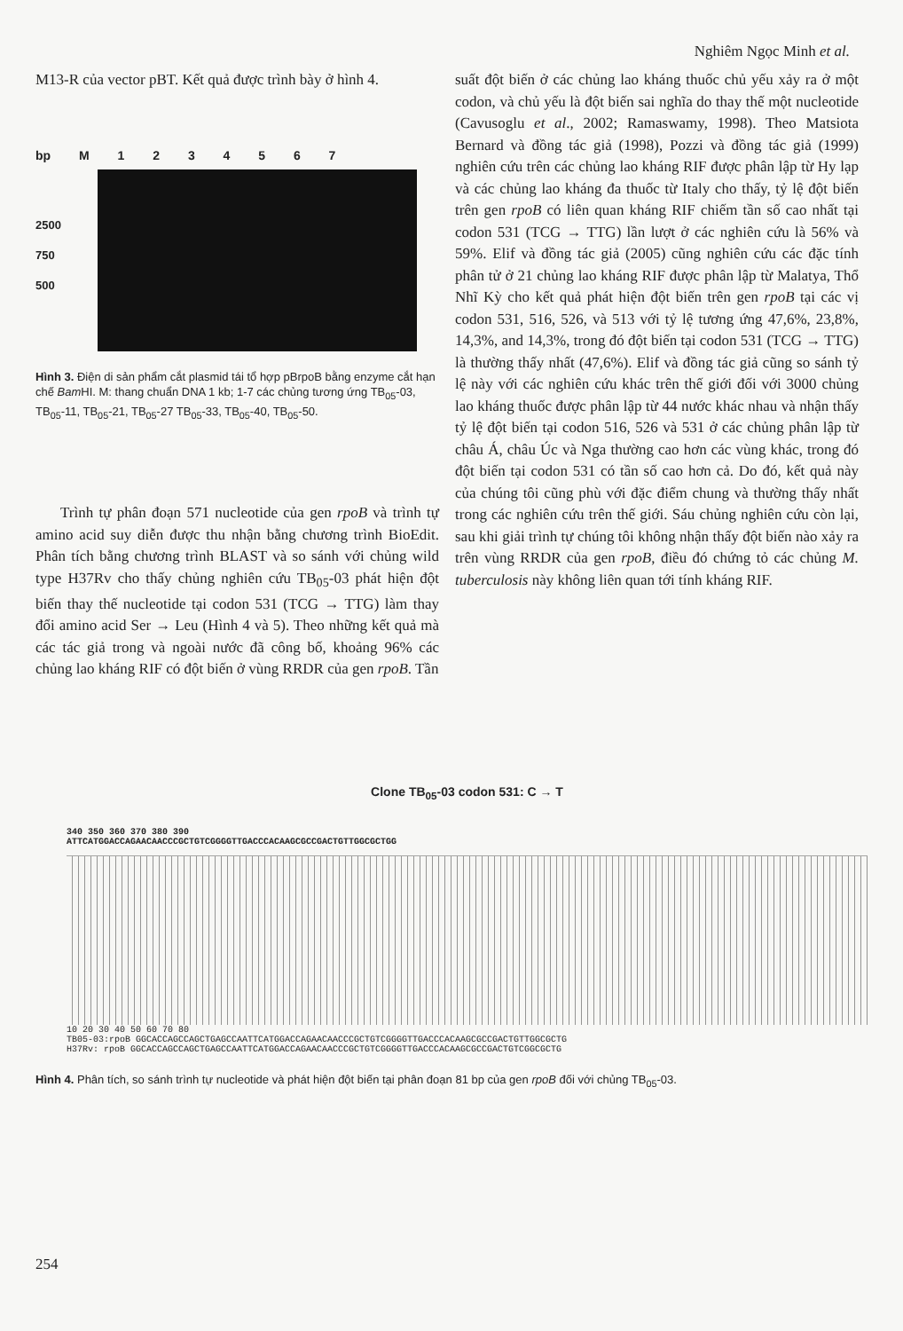Nghiêm Ngọc Minh et al.
M13-R của vector pBT. Kết quả được trình bày ở hình 4.
bp M 1 2 3 4 5 6 7
2500
750
500
Hình 3. Điện di sản phẩm cắt plasmid tái tổ hợp pBrpoB bằng enzyme cắt hạn chế Bam HI. M: thang chuẩn DNA 1 kb; 1-7 các chủng tương ứng TB<sub>05</sub>-03, TB<sub>05</sub>-11, TB<sub>05</sub>-21, TB<sub>05</sub>-27 TB<sub>05</sub>-33, TB<sub>05</sub>-40, TB<sub>05</sub>-50.
Trình tự phân đoạn 571 nucleotide của gen rpoB và trình tự amino acid suy diễn được thu nhận bằng chương trình BioEdit. Phân tích bằng chương trình BLAST và so sánh với chủng wild type H37Rv cho thấy chủng nghiên cứu TB<sub>05</sub>-03 phát hiện đột biến thay thế nucleotide tại codon 531 (TCG → TTG) làm thay đổi amino acid Ser → Leu (Hình 4 và 5). Theo những kết quả mà các tác giả trong và ngoài nước đã công bố, khoảng 96% các chủng lao kháng RIF có đột biến ở vùng RRDR của gen rpoB. Tần
suất đột biến ở các chủng lao kháng thuốc chủ yếu xảy ra ở một codon, và chủ yếu là đột biến sai nghĩa do thay thế một nucleotide (Cavusoglu et al., 2002; Ramaswamy, 1998). Theo Matsiota Bernard và đồng tác giả (1998), Pozzi và đồng tác giả (1999) nghiên cứu trên các chủng lao kháng RIF được phân lập từ Hy lạp và các chủng lao kháng đa thuốc từ Italy cho thấy, tỷ lệ đột biến trên gen rpoB có liên quan kháng RIF chiếm tần số cao nhất tại codon 531 (TCG → TTG) lần lượt ở các nghiên cứu là 56% và 59%. Elif và đồng tác giả (2005) cũng nghiên cứu các đặc tính phân tử ở 21 chủng lao kháng RIF được phân lập từ Malatya, Thổ Nhĩ Kỳ cho kết quả phát hiện đột biến trên gen rpoB tại các vị codon 531, 516, 526, và 513 với tỷ lệ tương ứng 47,6%, 23,8%, 14,3%, and 14,3%, trong đó đột biến tại codon 531 (TCG → TTG) là thường thấy nhất (47,6%). Elif và đồng tác giả cũng so sánh tỷ lệ này với các nghiên cứu khác trên thế giới đối với 3000 chủng lao kháng thuốc được phân lập từ 44 nước khác nhau và nhận thấy tỷ lệ đột biến tại codon 516, 526 và 531 ở các chủng phân lập từ châu Á, châu Úc và Nga thường cao hơn các vùng khác, trong đó đột biến tại codon 531 có tần số cao hơn cả. Do đó, kết quả này của chúng tôi cũng phù với đặc điểm chung và thường thấy nhất trong các nghiên cứu trên thế giới. Sáu chủng nghiên cứu còn lại, sau khi giải trình tự chúng tôi không nhận thấy đột biến nào xảy ra trên vùng RRDR của gen rpoB, điều đó chứng tỏ các chủng M. tuberculosis này không liên quan tới tính kháng RIF.
Clone TB<sub>05</sub>-03 codon 531: C → T
340 350 360 370 380 390
ATTCATGGACCAGAACAACCCGCTGTCGGGGTTGACCCACAAGCGCCGACTGTTGGCGCTGG
10 20 30 40 50 60 70 80
TB05-03:rpoB GGCACCAGCCAGCTGAGCCAATTCATGGACCAGAACAACCCGCTGTCGGGGTTGACCCACAAGCGCCGACTGTTGGCGCTG
H37Rv: rpoB GGCACCAGCCAGCTGAGCCAATTCATGGACCAGAACAACCCGCTGTCGGGGTTGACCCACAAGCGCCGACTGTCGGCGCTG
Hình 4. Phân tích, so sánh trình tự nucleotide và phát hiện đột biến tại phân đoạn 81 bp của gen rpoB đối với chủng TB<sub>05</sub>-03.
254